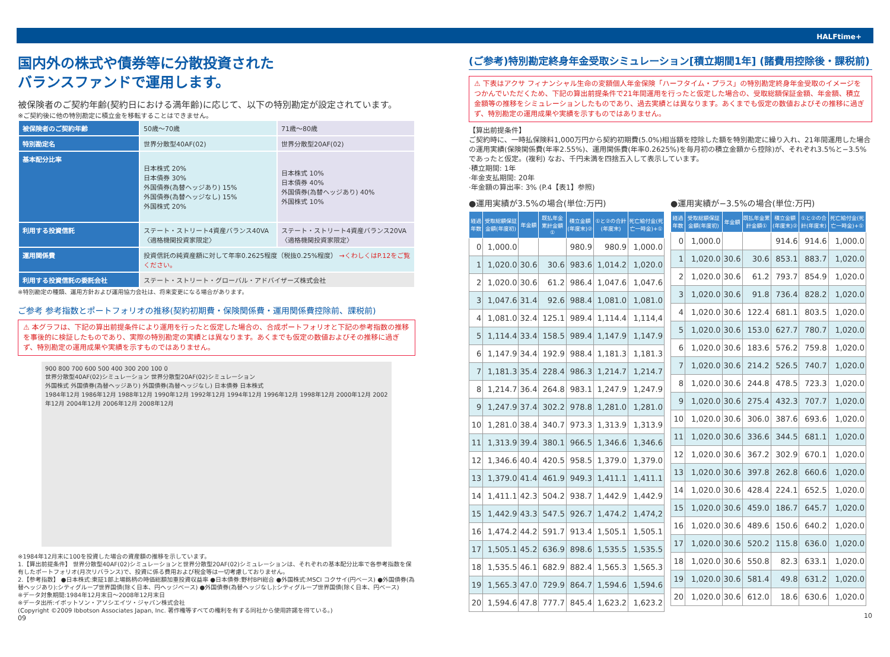HALFtime+
国内外の株式や債券等に分散投資された
バランスファンドで運用します。
被保険者のご契約年齢(契約日における満年齢)に応じて、以下の特別勘定が設定されています。
※ご契約後に他の特別勘定に積立金を移転することはできません。
| 被保険者のご契約年齢 | 50歳～70歳 | 71歳～80歳 |
| 特別勘定名 | 世界分散型40AF(02) | 世界分散型20AF(02) |
| 基本配分比率 | 日本株式 20% 日本債券 30% 外国債券(為替ヘッジあり) 15% 外国債券(為替ヘッジなし) 15% 外国株式 20% | 日本株式 10% 日本債券 40% 外国債券(為替ヘッジあり) 40% 外国株式 10% |
| 利用する投資信託 | ステート・ストリート4資産バランス40VA 〈適格機関投資家限定〉 | ステート・ストリート4資産バランス20VA 〈適格機関投資家限定〉 |
| 運用関係費 | 投資信託の純資産額に対して年率0.2625程度（税抜0.25%程度） →くわしくはP.12をご覧ください。 | |
| 利用する投資信託の委託会社 | ステート・ストリート・グローバル・アドバイザーズ株式会社 | |
※特別勘定の種類、運用方針および運用協力会社は、将来変更になる場合があります。
ご参考 参考指数とポートフォリオの推移(契約初期費・保険関係費・運用関係費控除前、課税前)
⚠ 本グラフは、下記の算出前提条件により運用を行ったと仮定した場合の、合成ポートフォリオと下記の参考指数の推移を事後的に検証したものであり、実際の特別勘定の実績とは異なります。あくまでも仮定の数値およびその推移に過ぎず、特別勘定の運用成果や実績を示すものではありません。
900 800 700 600 500 400 300 200 100 0
世界分散型40AF(02)シミュレーション 世界分散型20AF(02)シミュレーション
外国株式 外国債券(為替ヘッジあり) 外国債券(為替ヘッジなし) 日本債券 日本株式
1984年12月 1986年12月 1988年12月 1990年12月 1992年12月 1994年12月 1996年12月 1998年12月 2000年12月 2002年12月 2004年12月 2006年12月 2008年12月
※1984年12月末に100を投資した場合の資産額の推移を示しています。
1.【算出前提条件】 世界分散型40AF(02)シミュレーションと世界分散型20AF(02)シミュレーションは、それぞれの基本配分比率で各参考指数を保有したポートフォリオ(月次リバランス)で、投資に係る費用および税金等は一切考慮しておりません。
2.【参考指数】 ●日本株式:東証1部上場銘柄の時価総額加重投資収益率 ●日本債券:野村BPI総合 ●外国株式:MSCI コクサイ(円ベース) ●外国債券(為替ヘッジあり):シティグループ世界国債(除く日本、円ヘッジベース) ●外国債券(為替ヘッジなし):シティグループ世界国債(除く日本、円ベース)
※データ対象期間:1984年12月末日～2008年12月末日
※データ出所:イボットソン・アソシエイツ・ジャパン株式会社
(Copyright ©2009 Ibbotson Associates Japan, Inc. 著作権等すべての権利を有する同社から使用許諾を得ている。)
09
(ご参考)特別勘定終身年金受取シミュレーション[積立期間1年] (諸費用控除後・課税前)
⚠ 下表はアクサ フィナンシャル生命の変額個人年金保険「ハーフタイム・プラス」の特別勘定終身年金受取のイメージをつかんでいただくため、下記の算出前提条件で21年間運用を行ったと仮定した場合の、受取総額保証金額、年金額、積立金額等の推移をシミュレーションしたものであり、過去実績とは異なります。あくまでも仮定の数値およびその推移に過ぎず、特別勘定の運用成果や実績を示すものではありません。
【算出前提条件】
ご契約時に、一時払保険料1,000万円から契約初期費(5.0%)相当額を控除した額を特別勘定に繰り入れ、21年間運用した場合の運用実績(保険関係費(年率2.55%)、運用関係費(年率0.2625%)を毎月初の積立金額から控除)が、それぞれ3.5%と−3.5%であったと仮定。(複利) なお、千円未満を四捨五入して表示しています。
·積立期間: 1年
·年金支払期間: 20年
·年金額の算出率: 3% (P.4【表1】参照)
●運用実績が3.5%の場合(単位:万円) ●運用実績が−3.5%の場合(単位:万円)
| 経過年数 | 受取総額保証金額(年度初) | 年金額 | 既払年金累計金額① | 積立金額(年度末)② | ①と②の合計(年度末) | 死亡給付金(死亡一時金)+① |
| --- | --- | --- | --- | --- | --- | --- |
| 0 | 1,000.0 | | | 980.9 | 980.9 | 1,000.0 |
| 1 | 1,020.0 | 30.6 | 30.6 | 983.6 | 1,014.2 | 1,020.0 |
| 2 | 1,020.0 | 30.6 | 61.2 | 986.4 | 1,047.6 | 1,047.6 |
| 3 | 1,047.6 | 31.4 | 92.6 | 988.4 | 1,081.0 | 1,081.0 |
| 4 | 1,081.0 | 32.4 | 125.1 | 989.4 | 1,114.4 | 1,114,4 |
| 5 | 1,114.4 | 33.4 | 158.5 | 989.4 | 1,147.9 | 1,147.9 |
| 6 | 1,147.9 | 34.4 | 192.9 | 988.4 | 1,181.3 | 1,181.3 |
| 7 | 1,181.3 | 35.4 | 228.4 | 986.3 | 1,214.7 | 1,214.7 |
| 8 | 1,214.7 | 36.4 | 264.8 | 983.1 | 1,247.9 | 1,247.9 |
| 9 | 1,247.9 | 37.4 | 302.2 | 978.8 | 1,281.0 | 1,281.0 |
| 10 | 1,281.0 | 38.4 | 340.7 | 973.3 | 1,313.9 | 1,313.9 |
| 11 | 1,313.9 | 39.4 | 380.1 | 966.5 | 1,346.6 | 1,346.6 |
| 12 | 1,346.6 | 40.4 | 420.5 | 958.5 | 1,379.0 | 1,379.0 |
| 13 | 1,379.0 | 41.4 | 461.9 | 949.3 | 1,411.1 | 1,411.1 |
| 14 | 1,411.1 | 42.3 | 504.2 | 938.7 | 1,442.9 | 1,442.9 |
| 15 | 1,442.9 | 43.3 | 547.5 | 926.7 | 1,474.2 | 1,474,2 |
| 16 | 1,474.2 | 44.2 | 591.7 | 913.4 | 1,505.1 | 1,505.1 |
| 17 | 1,505.1 | 45.2 | 636.9 | 898.6 | 1,535.5 | 1,535.5 |
| 18 | 1,535.5 | 46.1 | 682.9 | 882.4 | 1,565.3 | 1,565.3 |
| 19 | 1,565.3 | 47.0 | 729.9 | 864.7 | 1,594.6 | 1,594.6 |
| 20 | 1,594.6 | 47.8 | 777.7 | 845.4 | 1,623.2 | 1,623.2 |
| 経過年数 | 受取総額保証金額(年度初) | 年金額 | 既払年金累計金額① | 積立金額(年度末)② | ①と②の合計(年度末) | 死亡給付金(死亡一時金)+① |
| --- | --- | --- | --- | --- | --- | --- |
| 0 | 1,000.0 | | | 914.6 | 914.6 | 1,000.0 |
| 1 | 1,020.0 | 30.6 | 30.6 | 853.1 | 883.7 | 1,020.0 |
| 2 | 1,020.0 | 30.6 | 61.2 | 793.7 | 854.9 | 1,020.0 |
| 3 | 1,020.0 | 30.6 | 91.8 | 736.4 | 828.2 | 1,020.0 |
| 4 | 1,020.0 | 30.6 | 122.4 | 681.1 | 803.5 | 1,020.0 |
| 5 | 1,020.0 | 30.6 | 153.0 | 627.7 | 780.7 | 1,020.0 |
| 6 | 1,020.0 | 30.6 | 183.6 | 576.2 | 759.8 | 1,020.0 |
| 7 | 1,020.0 | 30.6 | 214.2 | 526.5 | 740.7 | 1,020.0 |
| 8 | 1,020.0 | 30.6 | 244.8 | 478.5 | 723.3 | 1,020.0 |
| 9 | 1,020.0 | 30.6 | 275.4 | 432.3 | 707.7 | 1,020.0 |
| 10 | 1,020.0 | 30.6 | 306.0 | 387.6 | 693.6 | 1,020.0 |
| 11 | 1,020.0 | 30.6 | 336.6 | 344.5 | 681.1 | 1,020.0 |
| 12 | 1,020.0 | 30.6 | 367.2 | 302.9 | 670.1 | 1,020.0 |
| 13 | 1,020.0 | 30.6 | 397.8 | 262.8 | 660.6 | 1,020.0 |
| 14 | 1,020.0 | 30.6 | 428.4 | 224.1 | 652.5 | 1,020.0 |
| 15 | 1,020.0 | 30.6 | 459.0 | 186.7 | 645.7 | 1,020.0 |
| 16 | 1,020.0 | 30.6 | 489.6 | 150.6 | 640.2 | 1,020.0 |
| 17 | 1,020.0 | 30.6 | 520.2 | 115.8 | 636.0 | 1,020.0 |
| 18 | 1,020.0 | 30.6 | 550.8 | 82.3 | 633.1 | 1,020.0 |
| 19 | 1,020.0 | 30.6 | 581.4 | 49.8 | 631.2 | 1,020.0 |
| 20 | 1,020.0 | 30.6 | 612.0 | 18.6 | 630.6 | 1,020.0 |
10